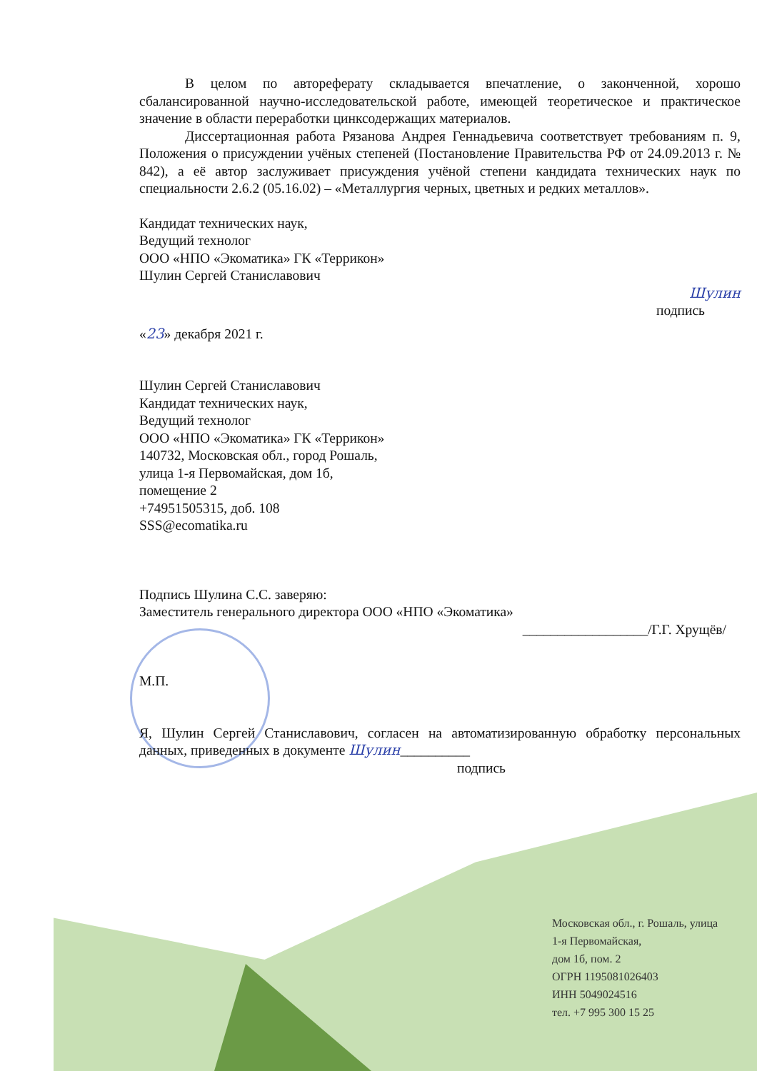В целом по автореферату складывается впечатление, о законченной, хорошо сбалансированной научно-исследовательской работе, имеющей теоретическое и практическое значение в области переработки цинксодержащих материалов.
Диссертационная работа Рязанова Андрея Геннадьевича соответствует требованиям п. 9, Положения о присуждении учёных степеней (Постановление Правительства РФ от 24.09.2013 г. № 842), а её автор заслуживает присуждения учёной степени кандидата технических наук по специальности 2.6.2 (05.16.02) – «Металлургия черных, цветных и редких металлов».
Кандидат технических наук,
Ведущий технолог
ООО «НПО «Экоматика» ГК «Террикон»
Шулин Сергей Станиславович
Шулин
подпись
«23» декабря 2021 г.
Шулин Сергей Станиславович
Кандидат технических наук,
Ведущий технолог
ООО «НПО «Экоматика» ГК «Террикон»
140732, Московская обл., город Рошаль,
улица 1-я Первомайская, дом 1б,
помещение 2
+74951505315, доб. 108
SSS@ecomatika.ru
Подпись Шулина С.С. заверяю:
Заместитель генерального директора ООО «НПО «Экоматика»
__________________/Г.Г. Хрущёв/
М.П.
Я, Шулин Сергей Станиславович, согласен на автоматизированную обработку персональных данных, приведенных в документе Шулин__________
подпись
Московская обл., г. Рошаль, улица
1-я Первомайская,
дом 1б, пом. 2
ОГРН 1195081026403
ИНН 5049024516
тел. +7 995 300 15 25